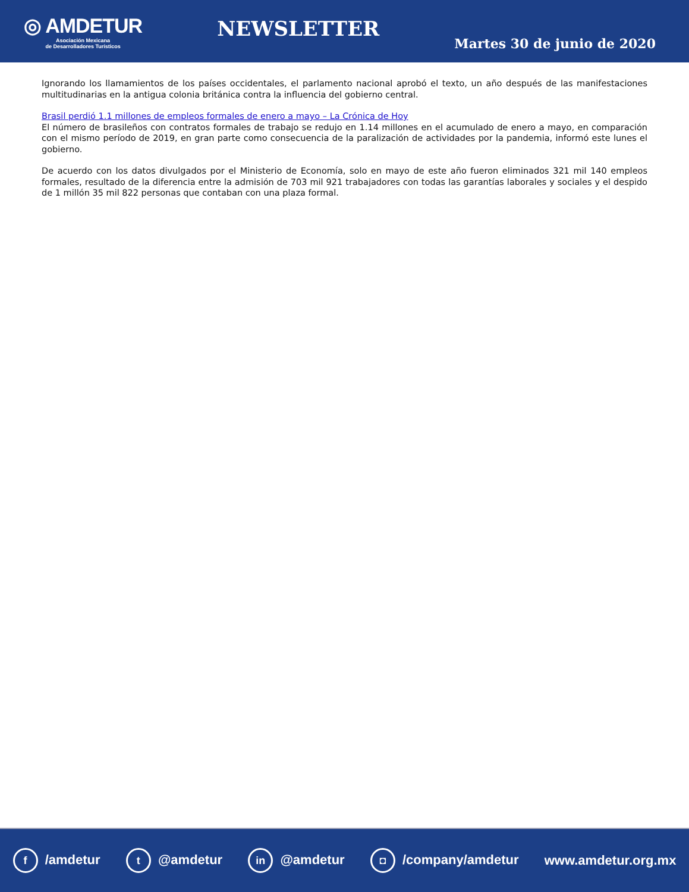◎ AMDETUR
Asociación Mexicana
de Desarrolladores Turísticos
NEWSLETTER
Martes 30 de junio de 2020
Ignorando los llamamientos de los países occidentales, el parlamento nacional aprobó el texto, un año después de las manifestaciones multitudinarias en la antigua colonia británica contra la influencia del gobierno central.
Brasil perdió 1.1 millones de empleos formales de enero a mayo – La Crónica de Hoy
El número de brasileños con contratos formales de trabajo se redujo en 1.14 millones en el acumulado de enero a mayo, en comparación con el mismo período de 2019, en gran parte como consecuencia de la paralización de actividades por la pandemia, informó este lunes el gobierno.
De acuerdo con los datos divulgados por el Ministerio de Economía, solo en mayo de este año fueron eliminados 321 mil 140 empleos formales, resultado de la diferencia entre la admisión de 703 mil 921 trabajadores con todas las garantías laborales y sociales y el despido de 1 millón 35 mil 822 personas que contaban con una plaza formal.
f /amdetur t @amdetur in @amdetur ◘ /company/amdetur www.amdetur.org.mx